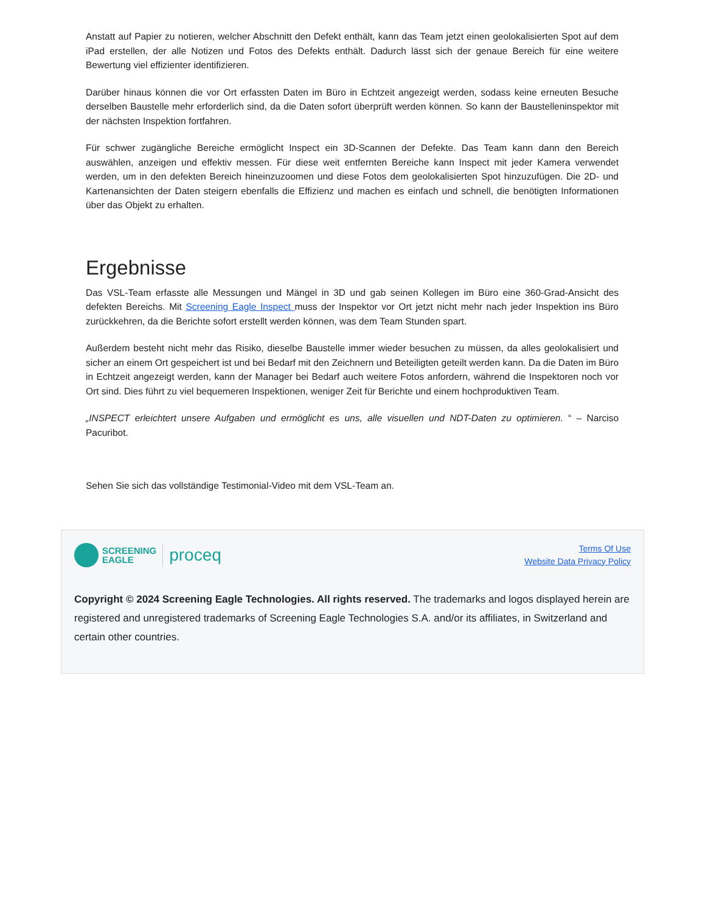Anstatt auf Papier zu notieren, welcher Abschnitt den Defekt enthält, kann das Team jetzt einen geolokalisierten Spot auf dem iPad erstellen, der alle Notizen und Fotos des Defekts enthält. Dadurch lässt sich der genaue Bereich für eine weitere Bewertung viel effizienter identifizieren.
Darüber hinaus können die vor Ort erfassten Daten im Büro in Echtzeit angezeigt werden, sodass keine erneuten Besuche derselben Baustelle mehr erforderlich sind, da die Daten sofort überprüft werden können. So kann der Baustelleninspektor mit der nächsten Inspektion fortfahren.
Für schwer zugängliche Bereiche ermöglicht Inspect ein 3D-Scannen der Defekte. Das Team kann dann den Bereich auswählen, anzeigen und effektiv messen. Für diese weit entfernten Bereiche kann Inspect mit jeder Kamera verwendet werden, um in den defekten Bereich hineinzuzoomen und diese Fotos dem geolokalisierten Spot hinzuzufügen. Die 2D- und Kartenansichten der Daten steigern ebenfalls die Effizienz und machen es einfach und schnell, die benötigten Informationen über das Objekt zu erhalten.
Ergebnisse
Das VSL-Team erfasste alle Messungen und Mängel in 3D und gab seinen Kollegen im Büro eine 360-Grad-Ansicht des defekten Bereichs. Mit Screening Eagle Inspect muss der Inspektor vor Ort jetzt nicht mehr nach jeder Inspektion ins Büro zurückkehren, da die Berichte sofort erstellt werden können, was dem Team Stunden spart.
Außerdem besteht nicht mehr das Risiko, dieselbe Baustelle immer wieder besuchen zu müssen, da alles geolokalisiert und sicher an einem Ort gespeichert ist und bei Bedarf mit den Zeichnern und Beteiligten geteilt werden kann. Da die Daten im Büro in Echtzeit angezeigt werden, kann der Manager bei Bedarf auch weitere Fotos anfordern, während die Inspektoren noch vor Ort sind. Dies führt zu viel bequemeren Inspektionen, weniger Zeit für Berichte und einem hochproduktiven Team.
„INSPECT erleichtert unsere Aufgaben und ermöglicht es uns, alle visuellen und NDT-Daten zu optimieren. “ – Narciso Pacuribot.
Sehen Sie sich das vollständige Testimonial-Video mit dem VSL-Team an.
SCREENING
EAGLE proceq
Terms Of Use
Website Data Privacy Policy
Copyright © 2024 Screening Eagle Technologies. All rights reserved. The trademarks and logos displayed herein are registered and unregistered trademarks of Screening Eagle Technologies S.A. and/or its affiliates, in Switzerland and certain other countries.